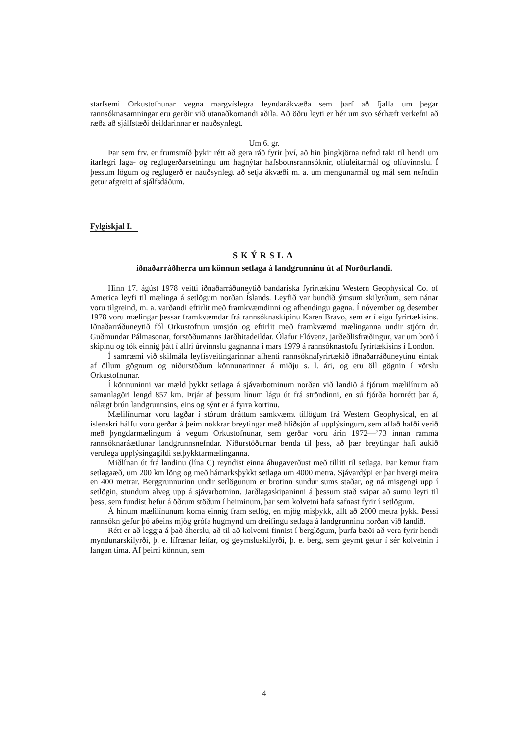starfsemi Orkustofnunar vegna margvíslegra leyndarákvæða sem þarf að fjalla um þegar rannsóknasamningar eru gerðir við utanaðkomandi aðila. Að öðru leyti er hér um svo sérhæft verkefni að ræða að sjálfstæði deildarinnar er nauðsynlegt.
Um 6. gr.
Þar sem frv. er frumsmíð þykir rétt að gera ráð fyrir því, að hin þingkjörna nefnd taki til hendi um ítarlegri laga- og reglugerðarsetningu um hagnýtar hafsbotnsrannsóknir, olíuleitarmál og olíuvinnslu. Í þessum lögum og reglugerð er nauðsynlegt að setja ákvæði m. a. um mengunarmál og mál sem nefndin getur afgreitt af sjálfsdáðum.
Fylgiskjal I.
SKÝRSLA
iðnaðarráðherra um könnun setlaga á landgrunninu út af Norðurlandi.
Hinn 17. ágúst 1978 veitti iðnaðarráðuneytið bandaríska fyrirtækinu Western Geophysical Co. of America leyfi til mælinga á setlögum norðan Íslands. Leyfið var bundið ýmsum skilyrðum, sem nánar voru tilgreind, m. a. varðandi eftirlit með framkvæmdinni og afhendingu gagna. Í nóvember og desember 1978 voru mælingar þessar framkvæmdar frá rannsóknaskipinu Karen Bravo, sem er í eigu fyrirtækisins. Iðnaðarráðuneytið fól Orkustofnun umsjón og eftirlit með framkvæmd mælinganna undir stjórn dr. Guðmundar Pálmasonar, forstöðumanns Jarðhitadeildar. Ólafur Flóvenz, jarðeðlisfræðingur, var um borð í skipinu og tók einnig þátt í allri úrvinnslu gagnanna í mars 1979 á rannsóknastofu fyrirtækisins í London.
Í samræmi við skilmála leyfisveitingarinnar afhenti rannsóknafyrirtækið iðnaðarráðuneytinu eintak af öllum gögnum og niðurstöðum könnunarinnar á miðju s. l. ári, og eru öll gögnin í vörslu Orkustofnunar.
Í könnuninni var mæld þykkt setlaga á sjávarbotninum norðan við landið á fjórum mælilínum að samanlagðri lengd 857 km. Þrjár af þessum línum lágu út frá ströndinni, en sú fjórða hornrétt þar á, nálægt brún landgrunnsins, eins og sýnt er á fyrra kortinu.
Mælilínurnar voru lagðar í stórum dráttum samkvæmt tillögum frá Western Geophysical, en af íslenskri hálfu voru gerðar á þeim nokkrar breytingar með hliðsjón af upplýsingum, sem aflað hafði verið með þyngdarmælingum á vegum Orkustofnunar, sem gerðar voru árin 1972—’73 innan ramma rannsóknaráætlunar landgrunnsnefndar. Niðurstöðurnar benda til þess, að þær breytingar hafi aukið verulega upplýsingagildi setþykktarmælinganna.
Miðlínan út frá landinu (lína C) reyndist einna áhugaverðust með tilliti til setlaga. Þar kemur fram setlagaæð, um 200 km löng og með hámarksþykkt setlaga um 4000 metra. Sjávardýpi er þar hvergi meira en 400 metrar. Berggrunnurinn undir setlögunum er brotinn sundur sums staðar, og ná misgengi upp í setlögin, stundum alveg upp á sjávarbotninn. Jarðlagaskipaninni á þessum stað svipar að sumu leyti til þess, sem fundist hefur á öðrum stöðum í heiminum, þar sem kolvetni hafa safnast fyrir í setlögum.
Á hinum mælilínunum koma einnig fram setlög, en mjög misþykk, allt að 2000 metra þykk. Þessi rannsókn gefur þó aðeins mjög grófa hugmynd um dreifingu setlaga á landgrunninu norðan við landið.
Rétt er að leggja á það áherslu, að til að kolvetni finnist í berglögum, þurfa bæði að vera fyrir hendi myndunarskilyrði, þ. e. lífrænar leifar, og geymsluskilyrði, þ. e. berg, sem geymt getur í sér kolvetnin í langan tíma. Af þeirri könnun, sem
4